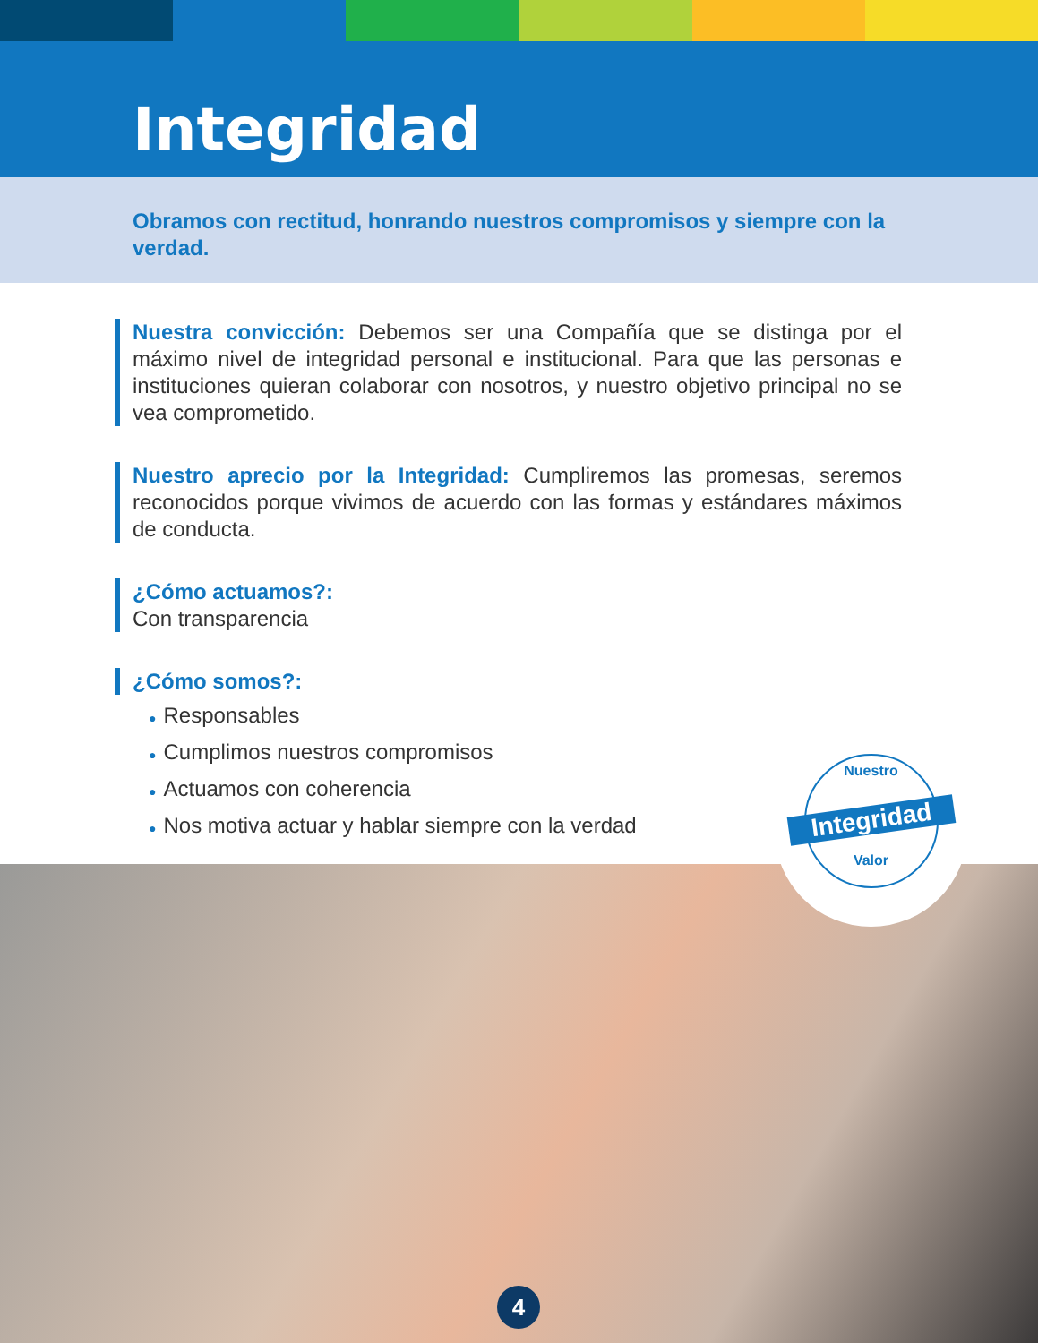Integridad
Obramos con rectitud, honrando nuestros compromisos y siempre con la verdad.
Nuestra convicción: Debemos ser una Compañía que se distinga por el máximo nivel de integridad personal e institucional. Para que las personas e instituciones quieran colaborar con nosotros, y nuestro objetivo principal no se vea comprometido.
Nuestro aprecio por la Integridad: Cumpliremos las promesas, seremos reconocidos porque vivimos de acuerdo con las formas y estándares máximos de conducta.
¿Cómo actuamos?:
Con transparencia
¿Cómo somos?:
● Responsables
● Cumplimos nuestros compromisos
● Actuamos con coherencia
● Nos motiva actuar y hablar siempre con la verdad
Nuestro
Integridad
Valor
4